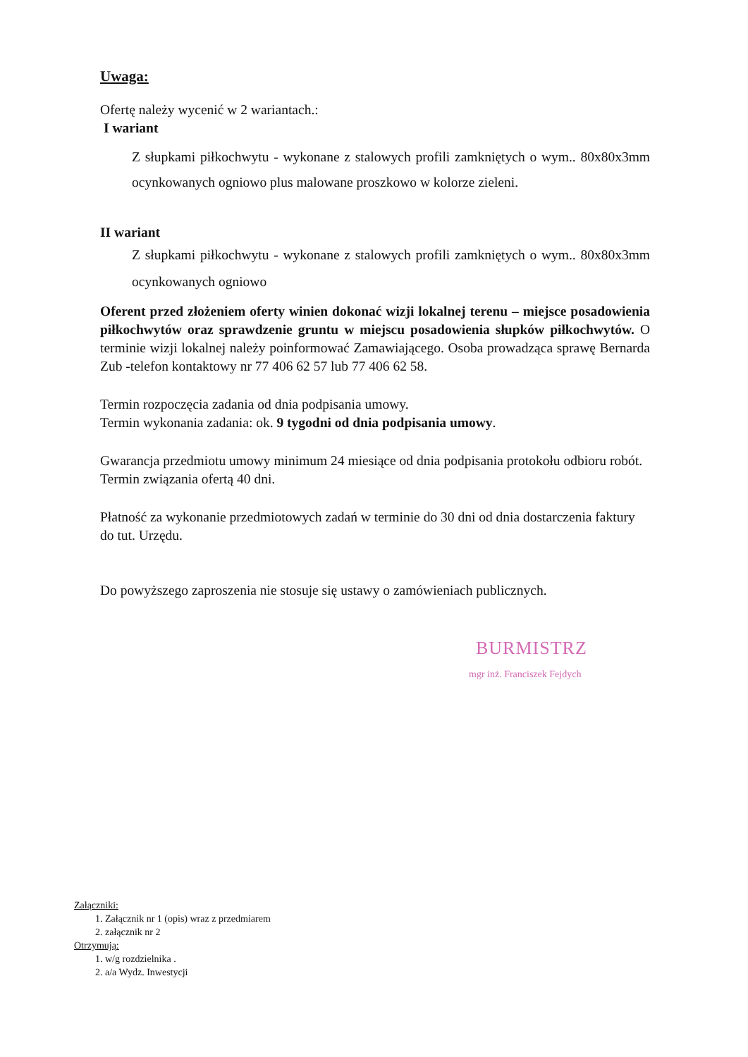Uwaga:
Ofertę należy wycenić w 2 wariantach.:
I wariant
Z słupkami piłkochwytu - wykonane z stalowych profili zamkniętych o wym.. 80x80x3mm ocynkowanych ogniowo plus malowane proszkowo w kolorze zieleni.
II wariant
Z słupkami piłkochwytu - wykonane z stalowych profili zamkniętych o wym.. 80x80x3mm ocynkowanych ogniowo
Oferent przed złożeniem oferty winien dokonać wizji lokalnej terenu – miejsce posadowienia piłkochwytów oraz sprawdzenie gruntu w miejscu posadowienia słupków piłkochwytów. O terminie wizji lokalnej należy poinformować Zamawiającego. Osoba prowadząca sprawę Bernarda Zub -telefon kontaktowy nr 77 406 62 57 lub 77 406 62 58.
Termin rozpoczęcia zadania od dnia podpisania umowy.
Termin wykonania zadania: ok. 9 tygodni od dnia podpisania umowy.
Gwarancja przedmiotu umowy minimum 24 miesiące od dnia podpisania protokołu odbioru robót.
Termin związania ofertą 40 dni.
Płatność za wykonanie przedmiotowych zadań w terminie do 30 dni od dnia dostarczenia faktury do tut. Urzędu.
Do powyższego zaproszenia nie stosuje się ustawy o zamówieniach publicznych.
BURMISTRZ
mgr inż. Franciszek Fejdych
Załączniki:
1. Załącznik nr 1 (opis) wraz z przedmiarem
2. załącznik nr 2
Otrzymują:
1. w/g rozdzielnika .
2. a/a Wydz. Inwestycji